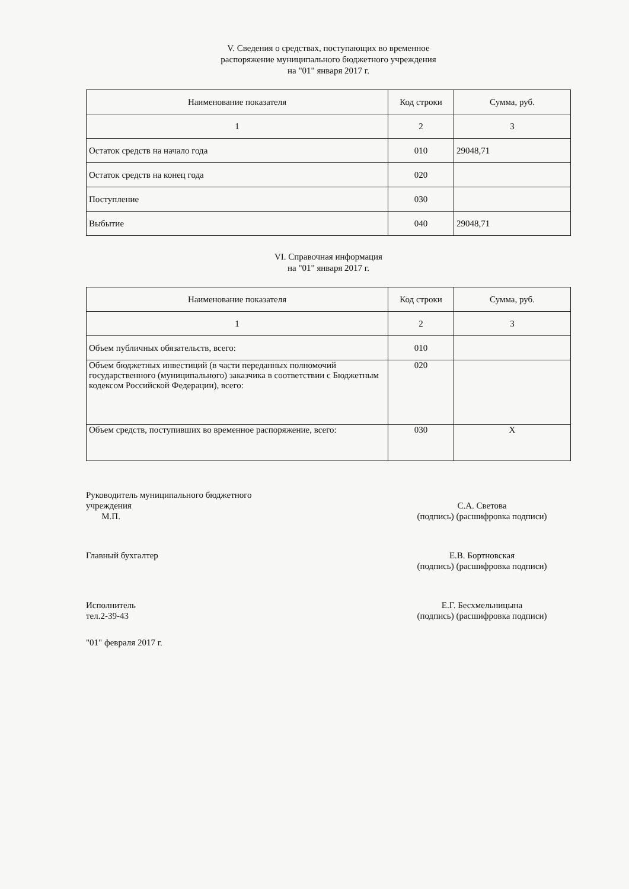V. Сведения о средствах, поступающих во временное
распоряжение муниципального бюджетного учреждения
на "01" января 2017 г.
| Наименование показателя | Код строки | Сумма, руб. |
| --- | --- | --- |
| 1 | 2 | 3 |
| Остаток средств на начало года | 010 | 29048,71 |
| Остаток средств на конец года | 020 | |
| Поступление | 030 | |
| Выбытие | 040 | 29048,71 |
VI. Справочная информация
на "01" января 2017 г.
| Наименование показателя | Код строки | Сумма, руб. |
| --- | --- | --- |
| 1 | 2 | 3 |
| Объем публичных обязательств, всего: | 010 | |
| Объем бюджетных инвестиций (в части переданных полномочий государственного (муниципального) заказчика в соответствии с Бюджетным кодексом Российской Федерации), всего: | 020 | |
| Объем средств, поступивших во временное распоряжение, всего: | 030 | Х |
Руководитель муниципального бюджетного
учреждения
М.П.
С.А. Светова
(подпись) (расшифровка подписи)
Главный бухгалтер Е.В. Бортновская
(подпись) (расшифровка подписи)
Исполнитель
тел.2-39-43
Е.Г. Бесхмельницына
(подпись) (расшифровка подписи)
"01" февраля 2017 г.